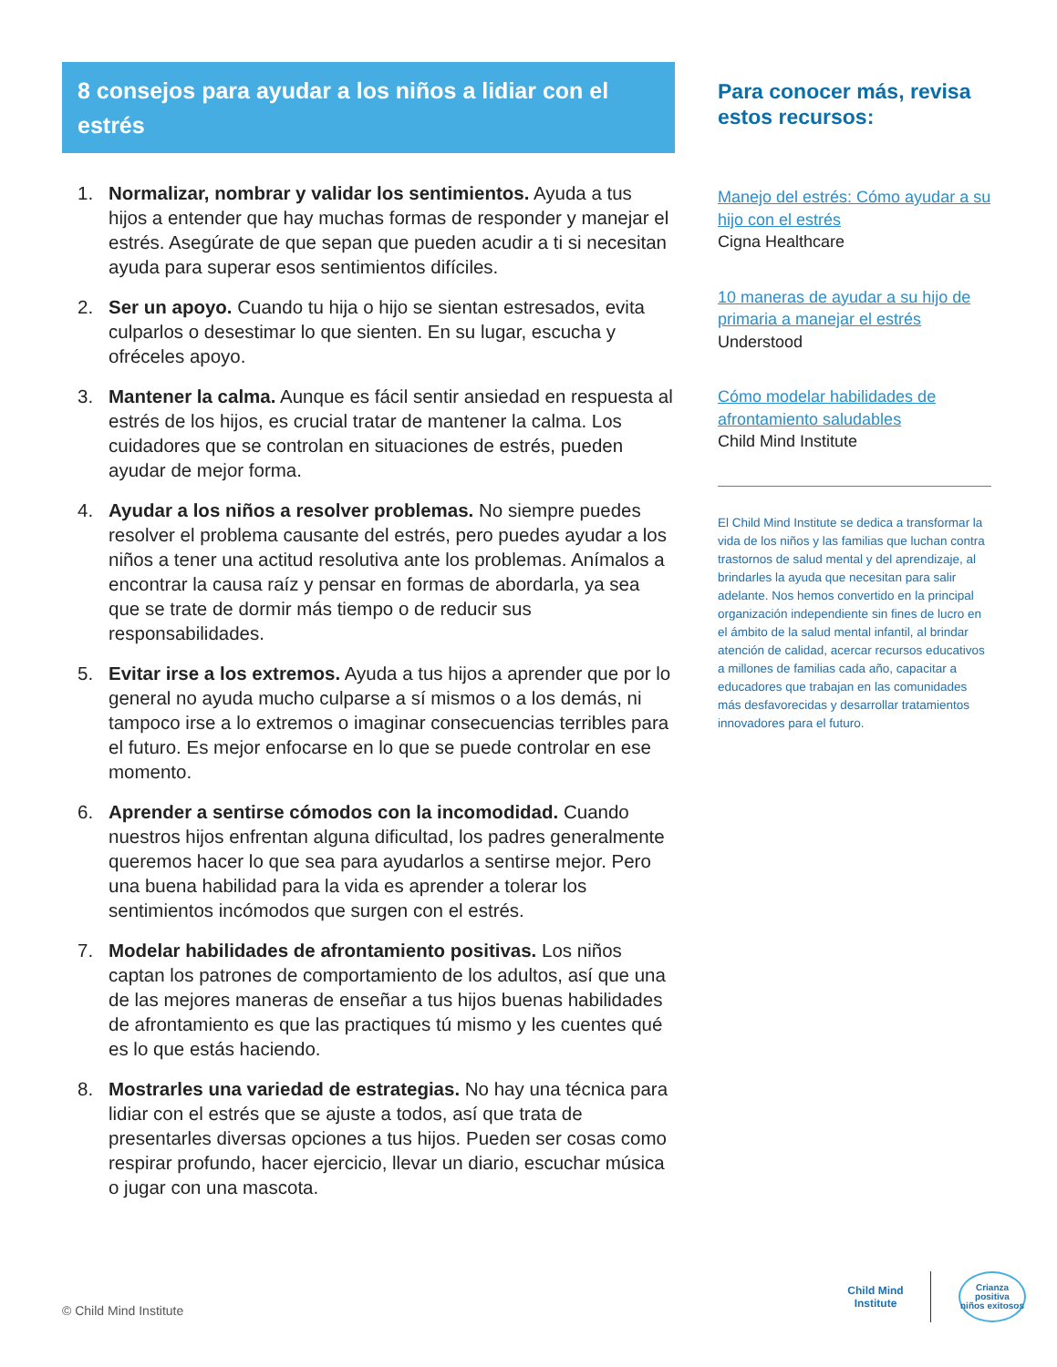8 consejos para ayudar a los niños a lidiar con el estrés
1. Normalizar, nombrar y validar los sentimientos. Ayuda a tus hijos a entender que hay muchas formas de responder y manejar el estrés. Asegúrate de que sepan que pueden acudir a ti si necesitan ayuda para superar esos sentimientos difíciles.
2. Ser un apoyo. Cuando tu hija o hijo se sientan estresados, evita culparlos o desestimar lo que sienten. En su lugar, escucha y ofréceles apoyo.
3. Mantener la calma. Aunque es fácil sentir ansiedad en respuesta al estrés de los hijos, es crucial tratar de mantener la calma. Los cuidadores que se controlan en situaciones de estrés, pueden ayudar de mejor forma.
4. Ayudar a los niños a resolver problemas. No siempre puedes resolver el problema causante del estrés, pero puedes ayudar a los niños a tener una actitud resolutiva ante los problemas. Anímalos a encontrar la causa raíz y pensar en formas de abordarla, ya sea que se trate de dormir más tiempo o de reducir sus responsabilidades.
5. Evitar irse a los extremos. Ayuda a tus hijos a aprender que por lo general no ayuda mucho culparse a sí mismos o a los demás, ni tampoco irse a lo extremos o imaginar consecuencias terribles para el futuro. Es mejor enfocarse en lo que se puede controlar en ese momento.
6. Aprender a sentirse cómodos con la incomodidad. Cuando nuestros hijos enfrentan alguna dificultad, los padres generalmente queremos hacer lo que sea para ayudarlos a sentirse mejor. Pero una buena habilidad para la vida es aprender a tolerar los sentimientos incómodos que surgen con el estrés.
7. Modelar habilidades de afrontamiento positivas. Los niños captan los patrones de comportamiento de los adultos, así que una de las mejores maneras de enseñar a tus hijos buenas habilidades de afrontamiento es que las practiques tú mismo y les cuentes qué es lo que estás haciendo.
8. Mostrarles una variedad de estrategias. No hay una técnica para lidiar con el estrés que se ajuste a todos, así que trata de presentarles diversas opciones a tus hijos. Pueden ser cosas como respirar profundo, hacer ejercicio, llevar un diario, escuchar música o jugar con una mascota.
Para conocer más, revisa estos recursos:
Manejo del estrés: Cómo ayudar a su hijo con el estrés
Cigna Healthcare
10 maneras de ayudar a su hijo de primaria a manejar el estrés
Understood
Cómo modelar habilidades de afrontamiento saludables
Child Mind Institute
El Child Mind Institute se dedica a transformar la vida de los niños y las familias que luchan contra trastornos de salud mental y del aprendizaje, al brindarles la ayuda que necesitan para salir adelante. Nos hemos convertido en la principal organización independiente sin fines de lucro en el ámbito de la salud mental infantil, al brindar atención de calidad, acercar recursos educativos a millones de familias cada año, capacitar a educadores que trabajan en las comunidades más desfavorecidas y desarrollar tratamientos innovadores para el futuro.
© Child Mind Institute
Child Mind
Institute
Crianza positiva
niños exitosos